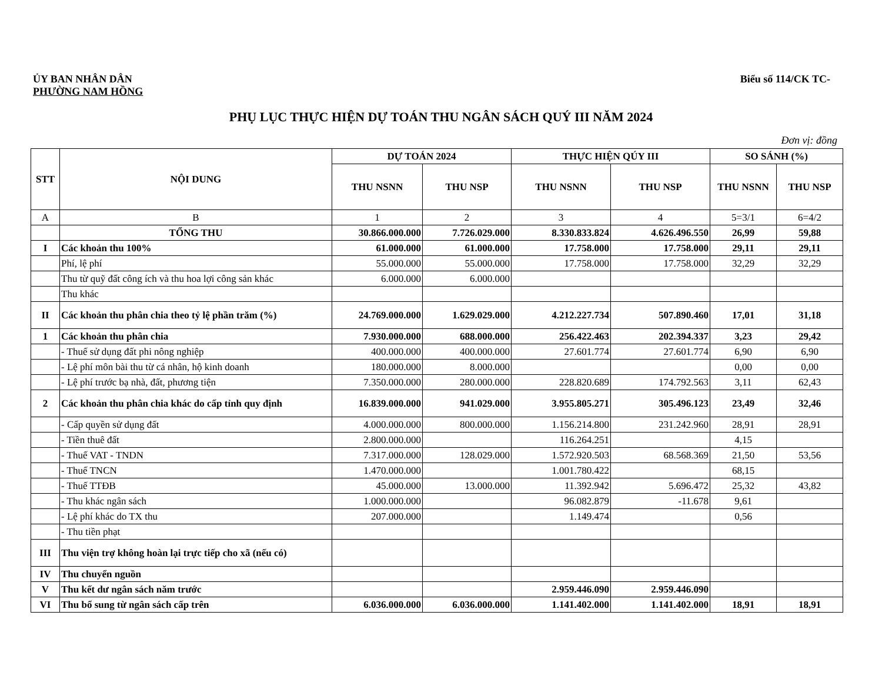ỦY BAN NHÂN DÂN
PHƯỜNG NAM HỒNG
Biểu số 114/CK TC-
PHỤ LỤC THỰC HIỆN DỰ TOÁN THU NGÂN SÁCH QUÝ III NĂM 2024
Đơn vị: đồng
| STT | NỘI DUNG | DỰ TOÁN 2024 | | THỰC HIỆN QÚY III | | SO SÁNH (%) | |
| --- | --- | --- | --- | --- | --- | --- | --- |
| | | THU NSNN | THU NSP | THU NSNN | THU NSP | THU NSNN | THU NSP |
| A | B | 1 | 2 | 3 | 4 | 5=3/1 | 6=4/2 |
| | TỔNG THU | 30.866.000.000 | 7.726.029.000 | 8.330.833.824 | 4.626.496.550 | 26,99 | 59,88 |
| I | Các khoản thu 100% | 61.000.000 | 61.000.000 | 17.758.000 | 17.758.000 | 29,11 | 29,11 |
| | Phí, lệ phí | 55.000.000 | 55.000.000 | 17.758.000 | 17.758.000 | 32,29 | 32,29 |
| | Thu từ quỹ đất công ích và thu hoa lợi công sản khác | 6.000.000 | 6.000.000 | | | | |
| | Thu khác | | | | | | |
| II | Các khoản thu phân chia theo tỷ lệ phần trăm (%) | 24.769.000.000 | 1.629.029.000 | 4.212.227.734 | 507.890.460 | 17,01 | 31,18 |
| 1 | Các khoản thu phân chia | 7.930.000.000 | 688.000.000 | 256.422.463 | 202.394.337 | 3,23 | 29,42 |
| | - Thuế sử dụng đất phi nông nghiệp | 400.000.000 | 400.000.000 | 27.601.774 | 27.601.774 | 6,90 | 6,90 |
| | - Lệ phí môn bài thu từ cá nhân, hộ kinh doanh | 180.000.000 | 8.000.000 | | | 0,00 | 0,00 |
| | - Lệ phí trước bạ nhà, đất, phương tiện | 7.350.000.000 | 280.000.000 | 228.820.689 | 174.792.563 | 3,11 | 62,43 |
| 2 | Các khoản thu phân chia khác do cấp tỉnh quy định | 16.839.000.000 | 941.029.000 | 3.955.805.271 | 305.496.123 | 23,49 | 32,46 |
| | - Cấp quyền sử dụng đất | 4.000.000.000 | 800.000.000 | 1.156.214.800 | 231.242.960 | 28,91 | 28,91 |
| | - Tiền thuê đất | 2.800.000.000 | | 116.264.251 | | 4,15 | |
| | - Thuế VAT - TNDN | 7.317.000.000 | 128.029.000 | 1.572.920.503 | 68.568.369 | 21,50 | 53,56 |
| | - Thuế TNCN | 1.470.000.000 | | 1.001.780.422 | | 68,15 | |
| | - Thuế TTĐB | 45.000.000 | 13.000.000 | 11.392.942 | 5.696.472 | 25,32 | 43,82 |
| | - Thu khác ngân sách | 1.000.000.000 | | 96.082.879 | -11.678 | 9,61 | |
| | - Lệ phí khác do TX thu | 207.000.000 | | 1.149.474 | | 0,56 | |
| | - Thu tiền phạt | | | | | | |
| III | Thu viện trợ không hoàn lại trực tiếp cho xã (nếu có) | | | | | | |
| IV | Thu chuyển nguồn | | | | | | |
| V | Thu kết dư ngân sách năm trước | | | 2.959.446.090 | 2.959.446.090 | | |
| VI | Thu bổ sung từ ngân sách cấp trên | 6.036.000.000 | 6.036.000.000 | 1.141.402.000 | 1.141.402.000 | 18,91 | 18,91 |